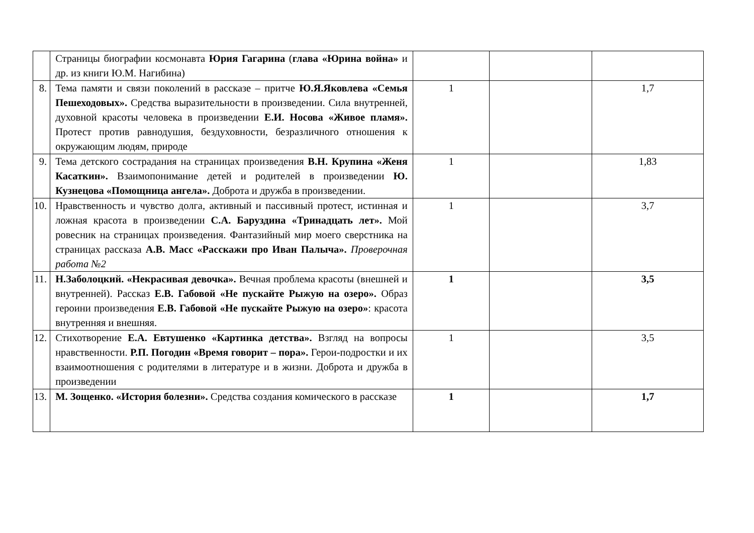| | Страницы биографии космонавта Юрия Гагарина ( глава «Юрина война» и др. из книги Ю.М. Нагибина) | | | |
| 8. | Тема памяти и связи поколений в рассказе – притче Ю.Я.Яковлева «Семья Пешеходовых». Средства выразительности в произведении. Сила внутренней, духовной красоты человека в произведении Е.И. Носова «Живое пламя». Протест против равнодушия, бездуховности, безразличного отношения к окружающим людям, природе | 1 | | 1,7 |
| 9. | Тема детского сострадания на страницах произведения В.Н. Крупина «Женя Касаткин». Взаимопонимание детей и родителей в произведении Ю. Кузнецова «Помощница ангела». Доброта и дружба в произведении. | 1 | | 1,83 |
| 10. | Нравственность и чувство долга, активный и пассивный протест, истинная и ложная красота в произведении С.А. Баруздина «Тринадцать лет». Мой ровесник на страницах произведения. Фантазийный мир моего сверстника на страницах рассказа А.В. Масс «Расскажи про Иван Палыча». Проверочная работа №2 | 1 | | 3,7 |
| 11. | Н.Заболоцкий. «Некрасивая девочка». Вечная проблема красоты (внешней и внутренней). Рассказ Е.В. Габовой «Не пускайте Рыжую на озеро». Образ героини произведения Е.В. Габовой «Не пускайте Рыжую на озеро» : красота внутренняя и внешняя. | 1 | | 3,5 |
| 12. | Стихотворение Е.А. Евтушенко «Картинка детства». Взгляд на вопросы нравственности. Р.П. Погодин «Время говорит – пора». Герои-подростки и их взаимоотношения с родителями в литературе и в жизни. Доброта и дружба в произведении | 1 | | 3,5 |
| 13. | М. Зощенко. «История болезни». Средства создания комического в рассказе | 1 | | 1,7 |